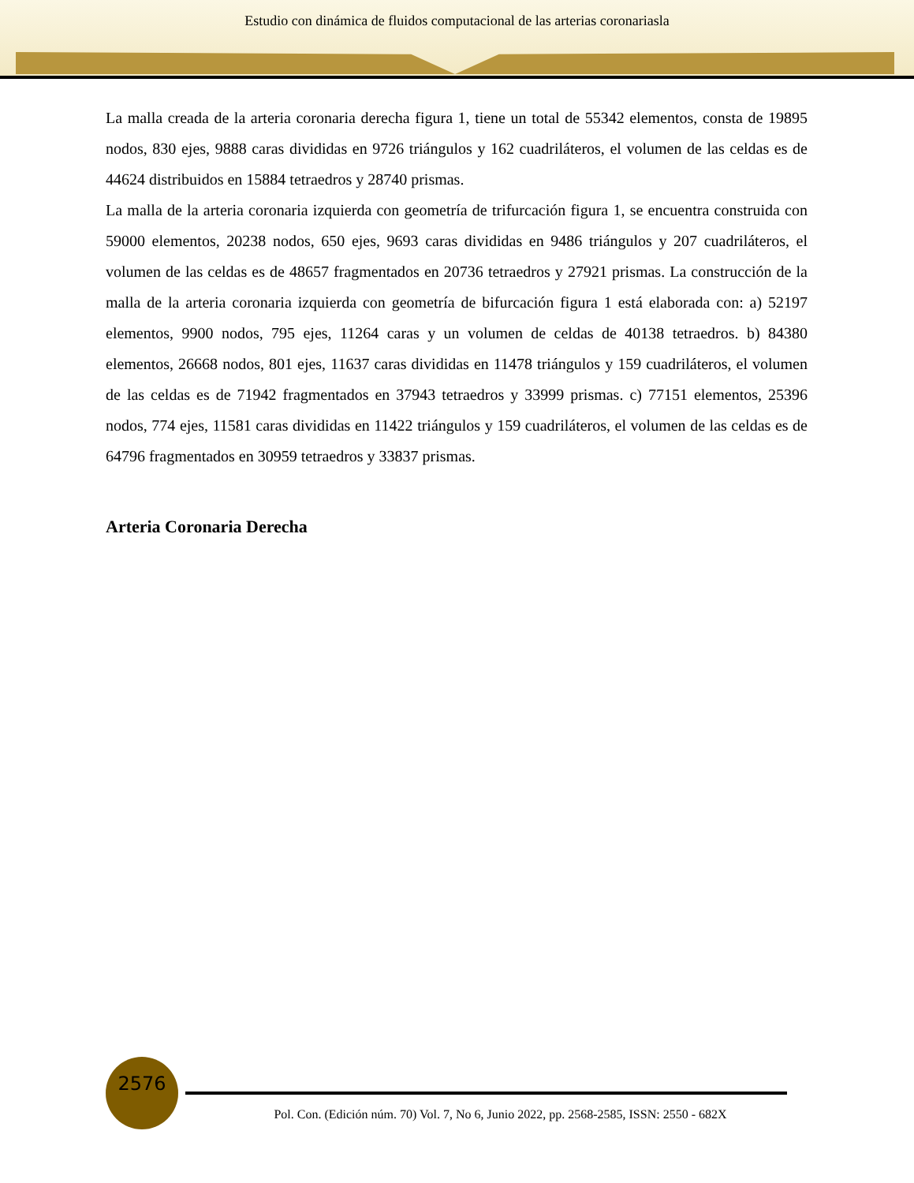Estudio con dinámica de fluidos computacional de las arterias coronariasla
La malla creada de la arteria coronaria derecha figura 1, tiene un total de 55342 elementos, consta de 19895 nodos, 830 ejes, 9888 caras divididas en 9726 triángulos y 162 cuadriláteros, el volumen de las celdas es de 44624 distribuidos en 15884 tetraedros y 28740 prismas.
La malla de la arteria coronaria izquierda con geometría de trifurcación figura 1, se encuentra construida con 59000 elementos, 20238 nodos, 650 ejes, 9693 caras divididas en 9486 triángulos y 207 cuadriláteros, el volumen de las celdas es de 48657 fragmentados en 20736 tetraedros y 27921 prismas. La construcción de la malla de la arteria coronaria izquierda con geometría de bifurcación figura 1 está elaborada con: a) 52197 elementos, 9900 nodos, 795 ejes, 11264 caras y un volumen de celdas de 40138 tetraedros. b) 84380 elementos, 26668 nodos, 801 ejes, 11637 caras divididas en 11478 triángulos y 159 cuadriláteros, el volumen de las celdas es de 71942 fragmentados en 37943 tetraedros y 33999 prismas. c) 77151 elementos, 25396 nodos, 774 ejes, 11581 caras divididas en 11422 triángulos y 159 cuadriláteros, el volumen de las celdas es de 64796 fragmentados en 30959 tetraedros y 33837 prismas.
Arteria Coronaria Derecha
2576
Pol. Con. (Edición núm. 70) Vol. 7, No 6, Junio 2022, pp. 2568-2585, ISSN: 2550 - 682X